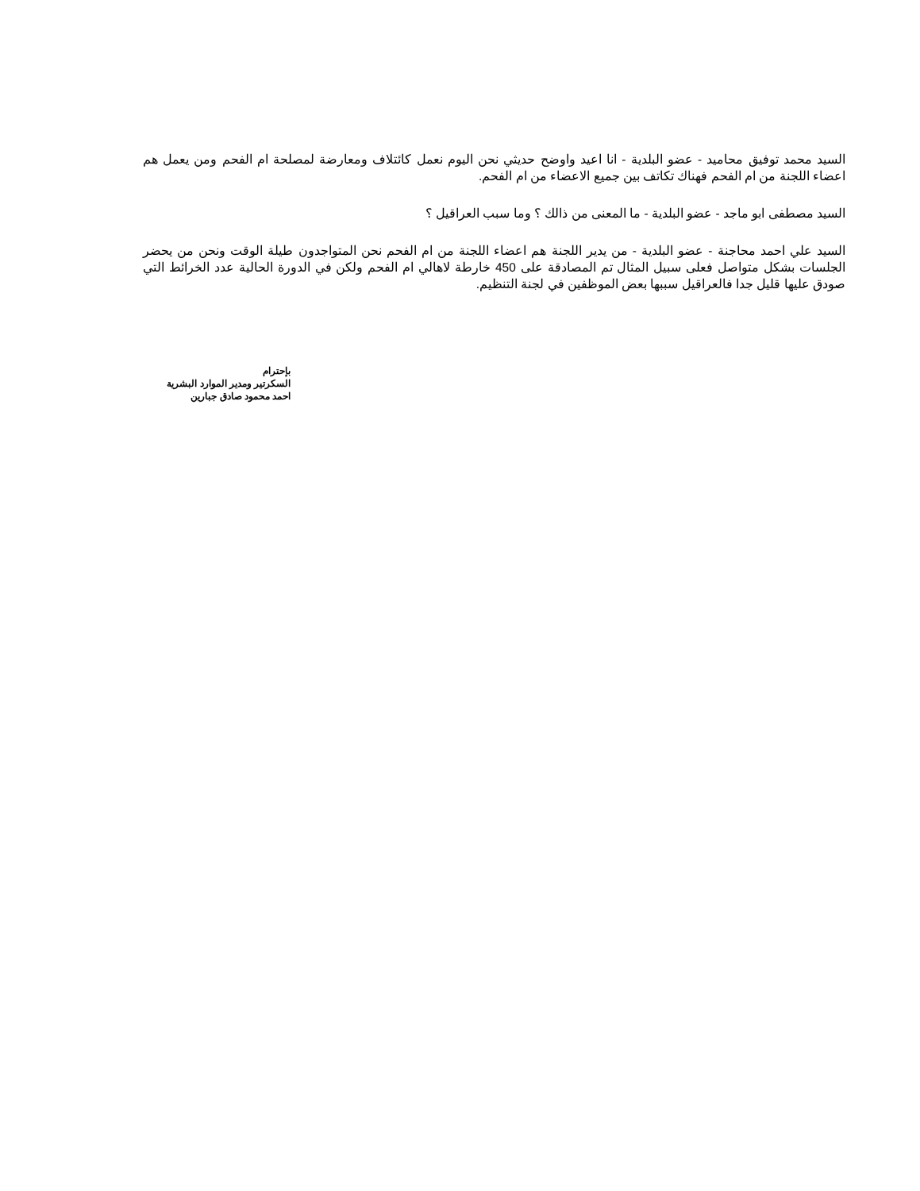السيد محمد توفيق محاميد - عضو البلدية - انا اعيد واوضح حديثي نحن اليوم نعمل كائتلاف ومعارضة لمصلحة ام الفحم ومن يعمل هم اعضاء اللجنة من ام الفحم فهناك تكاتف بين جميع الاعضاء من ام الفحم.
السيد مصطفى ابو ماجد - عضو البلدية - ما المعنى من ذالك ؟ وما سبب العراقيل ؟
السيد علي احمد محاجنة - عضو البلدية - من يدير اللجنة هم اعضاء اللجنة من ام الفحم نحن المتواجدون طيلة الوقت ونحن من يحضر الجلسات بشكل متواصل فعلى سبيل المثال تم المصادقة على 450 خارطة لاهالي ام الفحم ولكن في الدورة الحالية عدد الخرائط التي صودق عليها قليل جدا فالعراقيل سببها بعض الموظفين في لجنة التنظيم.
بإحترام
السكرتير ومدير الموارد البشرية
احمد محمود صادق جبارين